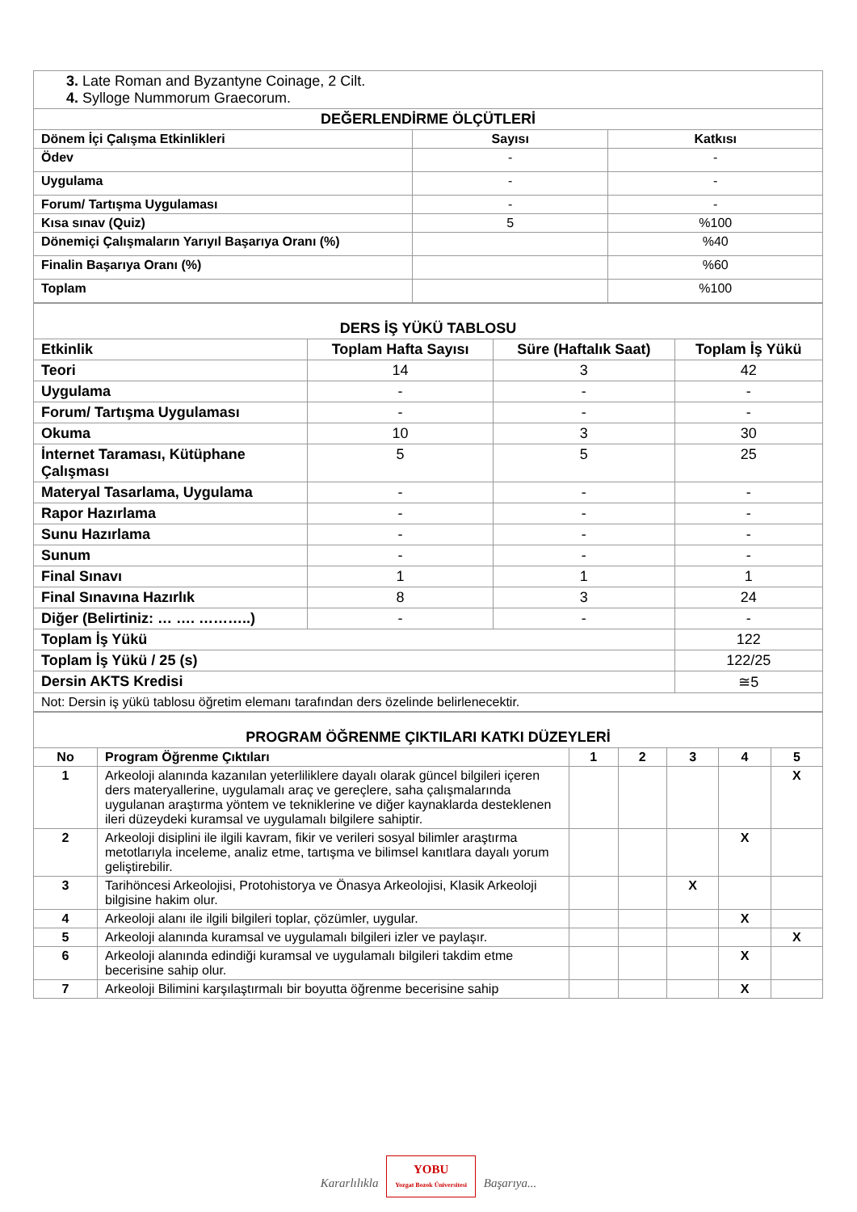| 3. Late Roman and Byzantyne Coinage, 2 Cilt. 4. Sylloge Nummorum Graecorum. | | |
| DEĞERLENDİRME ÖLÇÜTLERİ | | |
| Dönem İçi Çalışma Etkinlikleri | Sayısı | Katkısı |
| Ödev | - | - |
| Uygulama | - | - |
| Forum/ Tartışma Uygulaması | - | - |
| Kısa sınav (Quiz) | 5 | %100 |
| Dönemiçi Çalışmaların Yarıyıl Başarıya Oranı (%) | | %40 |
| Finalin Başarıya Oranı (%) | | %60 |
| Toplam | | %100 |
| DERS İŞ YÜKÜ TABLOSU | | | |
| Etkinlik | Toplam Hafta Sayısı | Süre (Haftalık Saat) | Toplam İş Yükü |
| Teori | 14 | 3 | 42 |
| Uygulama | - | - | - |
| Forum/ Tartışma Uygulaması | - | - | - |
| Okuma | 10 | 3 | 30 |
| İnternet Taraması, Kütüphane Çalışması | 5 | 5 | 25 |
| Materyal Tasarlama, Uygulama | - | - | - |
| Rapor Hazırlama | - | - | - |
| Sunu Hazırlama | - | - | - |
| Sunum | - | - | - |
| Final Sınavı | 1 | 1 | 1 |
| Final Sınavına Hazırlık | 8 | 3 | 24 |
| Diğer (Belirtiniz: … …. ………..) | - | - | - |
| Toplam İş Yükü | | | 122 |
| Toplam İş Yükü / 25 (s) | | | 122/25 |
| Dersin AKTS Kredisi | | | ≅5 |
| Not: Dersin iş yükü tablosu öğretim elemanı tarafından ders özelinde belirlenecektir. | | | |
| PROGRAM ÖĞRENME ÇIKTILARI KATKI DÜZEYLERİ | | | | | | |
| No | Program Öğrenme Çıktıları | 1 | 2 | 3 | 4 | 5 |
| 1 | Arkeoloji alanında kazanılan yeterliliklere dayalı olarak güncel bilgileri içeren ders materyallerine, uygulamalı araç ve gereçlere, saha çalışmalarında uygulanan araştırma yöntem ve tekniklerine ve diğer kaynaklarda desteklenen ileri düzeydeki kuramsal ve uygulamalı bilgilere sahiptir. | | | | | X |
| 2 | Arkeoloji disiplini ile ilgili kavram, fikir ve verileri sosyal bilimler araştırma metotlarıyla inceleme, analiz etme, tartışma ve bilimsel kanıtlara dayalı yorum geliştirebilir. | | | | X | |
| 3 | Tarihöncesi Arkeolojisi, Protohistorya ve Önasya Arkeolojisi, Klasik Arkeoloji bilgisine hakim olur. | | | X | | |
| 4 | Arkeoloji alanı ile ilgili bilgileri toplar, çözümler, uygular. | | | | X | |
| 5 | Arkeoloji alanında kuramsal ve uygulamalı bilgileri izler ve paylaşır. | | | | | X |
| 6 | Arkeoloji alanında edindiği kuramsal ve uygulamalı bilgileri takdim etme becerisine sahip olur. | | | | X | |
| 7 | Arkeoloji Bilimini karşılaştırmalı bir boyutta öğrenme becerisine sahip | | | | X | |
Kararlılıkla YOBU
Yozgat Bozok Üniversitesi Başarıya...